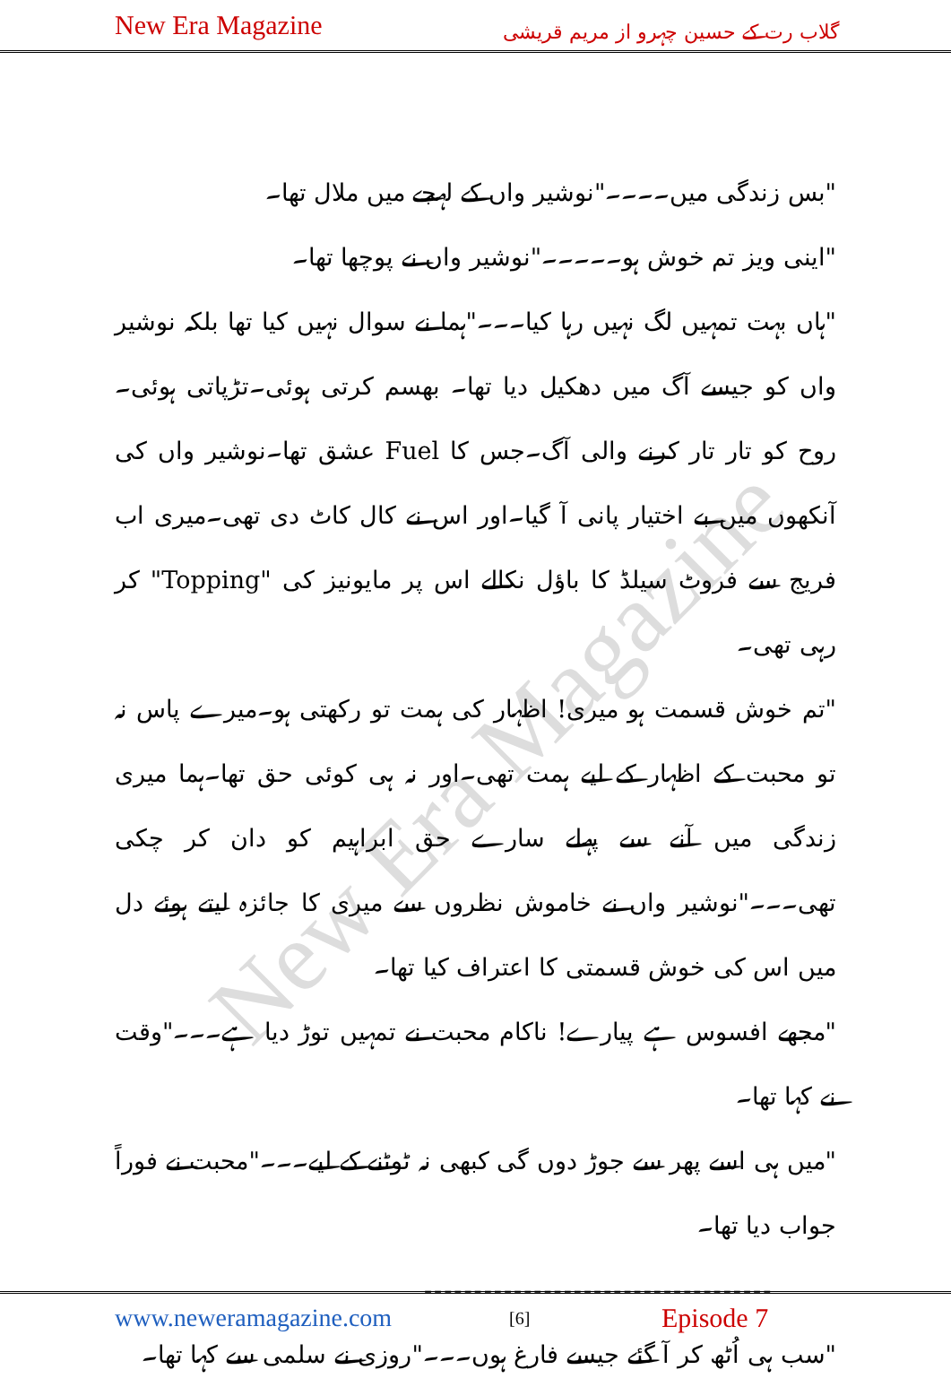New Era Magazine
New Era Magazine گلاب رت کے حسین چہرو از مریم قریشی
"بس زندگی میں۔۔۔۔"نوشیر واں کے لہجے میں ملال تھا۔
"اینی ویز تم خوش ہو۔۔۔۔۔"نوشیر واں نے پوچھا تھا۔
"ہاں بہت تمہیں لگ نہیں رہا کیا۔۔۔"ہما نے سوال نہیں کیا تھا بلکہ نوشیر واں کو جیسے آگ میں دھکیل دیا تھا۔ بھسم کرتی ہوئی۔تڑپاتی ہوئی۔روح کو تار تار کرنے والی آگ۔جس کا Fuel عشق تھا۔نوشیر واں کی آنکھوں میں بے اختیار پانی آ گیا۔اور اس نے کال کاٹ دی تھی۔میری اب فریج سے فروٹ سیلڈ کا باؤل نکالے اس پر مایونیز کی "Topping" کر رہی تھی۔
"تم خوش قسمت ہو میری! اظہار کی ہمت تو رکھتی ہو۔میرے پاس نہ تو محبت کے اظہار کے لیے ہمت تھی۔اور نہ ہی کوئی حق تھا۔ہما میری زندگی میں آنے سے پہلے سارے حق ابراہیم کو دان کر چکی تھی۔۔۔"نوشیر واں نے خاموش نظروں سے میری کا جائزہ لیتے ہوئے دل میں اس کی خوش قسمتی کا اعتراف کیا تھا۔
"مجھے افسوس ہے پیارے! ناکام محبت نے تمہیں توڑ دیا ہے۔۔۔"وقت نے کہا تھا۔
"میں ہی اسے پھر سے جوڑ دوں گی کبھی نہ ٹوٹنے کے لیے۔۔۔"محبت نے فوراً جواب دیا تھا۔
-----------------------------------
"سب ہی اُٹھ کر آ گئے جیسے فارغ ہوں۔۔۔"روزی نے سلمی سے کہا تھا۔
www.neweramagazine.com [6] Episode 7